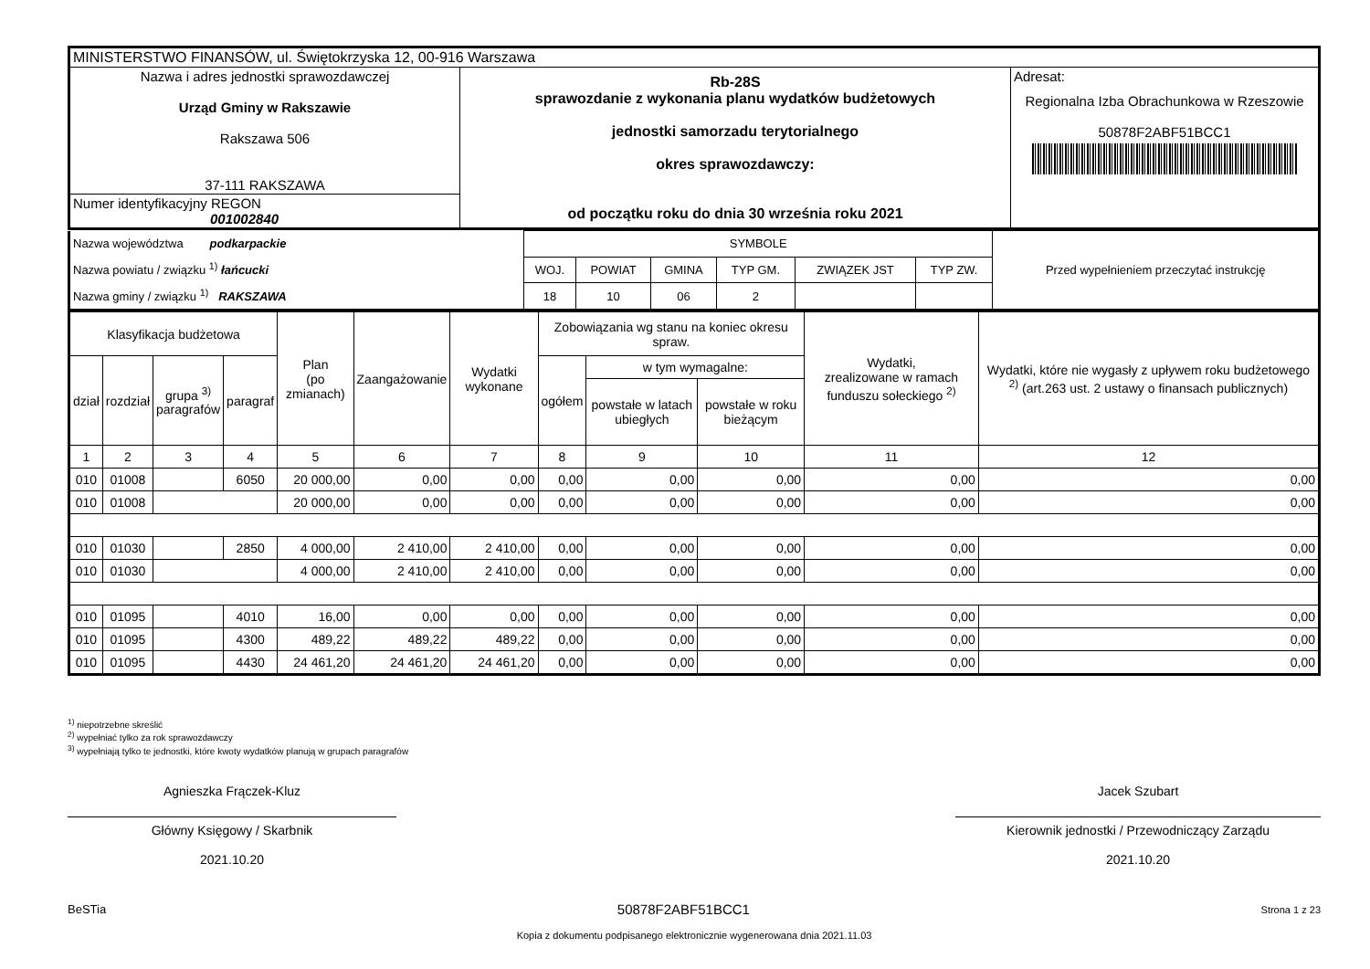| MINISTERSTWO FINANSÓW, ul. Świętokrzyska 12, 00-916 Warszawa | | |
| Nazwa i adres jednostki sprawozdawczej Urząd Gminy w Rakszawie Rakszawa 506 37-111 RAKSZAWA | Rb-28S sprawozdanie z wykonania planu wydatków budżetowych jednostki samorzadu terytorialnego okres sprawozdawczy: od początku roku do dnia 30 września roku 2021 | Adresat: Regionalna Izba Obrachunkowa w Rzeszowie 50878F2ABF51BCC1 |
| Numer identyfikacyjny REGON 001002840 | | |
| Nazwa województwa podkarpackie Nazwa powiatu / związku <sup>1)</sup> łańcucki Nazwa gminy / związku <sup>1)</sup> RAKSZAWA | SYMBOLE | | | | | | Przed wypełnieniem przeczytać instrukcję |
| | WOJ. | POWIAT | GMINA | TYP GM. | ZWIĄZEK JST | TYP ZW. | |
| | 18 | 10 | 06 | 2 | | | |
| Klasyfikacja budżetowa | | | | Plan (po zmianach) | Zaangażowanie | Wydatki wykonane | Zobowiązania wg stanu na koniec okresu spraw. | | | Wydatki, zrealizowane w ramach funduszu sołeckiego <sup>2)</sup> | Wydatki, które nie wygasły z upływem roku budżetowego <sup>2)</sup> (art.263 ust. 2 ustawy o finansach publicznych) |
| dział | rozdział | grupa <sup>3)</sup> paragrafów | paragraf | | | | ogółem | w tym wymagalne: | | | |
| | | | | | | | | powstałe w latach ubiegłych | powstałe w roku bieżącym | | |
| 1 | 2 | 3 | 4 | 5 | 6 | 7 | 8 | 9 | 10 | 11 | 12 |
| 010 | 01008 | | 6050 | 20 000,00 | 0,00 | 0,00 | 0,00 | 0,00 | 0,00 | 0,00 | 0,00 |
| 010 | 01008 | | | 20 000,00 | 0,00 | 0,00 | 0,00 | 0,00 | 0,00 | 0,00 | 0,00 |
| 010 | 01030 | | 2850 | 4 000,00 | 2 410,00 | 2 410,00 | 0,00 | 0,00 | 0,00 | 0,00 | 0,00 |
| 010 | 01030 | | | 4 000,00 | 2 410,00 | 2 410,00 | 0,00 | 0,00 | 0,00 | 0,00 | 0,00 |
| 010 | 01095 | | 4010 | 16,00 | 0,00 | 0,00 | 0,00 | 0,00 | 0,00 | 0,00 | 0,00 |
| 010 | 01095 | | 4300 | 489,22 | 489,22 | 489,22 | 0,00 | 0,00 | 0,00 | 0,00 | 0,00 |
| 010 | 01095 | | 4430 | 24 461,20 | 24 461,20 | 24 461,20 | 0,00 | 0,00 | 0,00 | 0,00 | 0,00 |
<sup>1)</sup> niepotrzebne skreślić
<sup>2)</sup> wypełniać tylko za rok sprawozdawczy
<sup>3)</sup> wypełniają tylko te jednostki, które kwoty wydatków planują w grupach paragrafów
Agnieszka Frączek-Kluz
Główny Księgowy / Skarbnik
2021.10.20
Jacek Szubart
Kierownik jednostki / Przewodniczący Zarządu
2021.10.20
BeSTia 50878F2ABF51BCC1 Strona 1 z 23
Kopia z dokumentu podpisanego elektronicznie wygenerowana dnia 2021.11.03